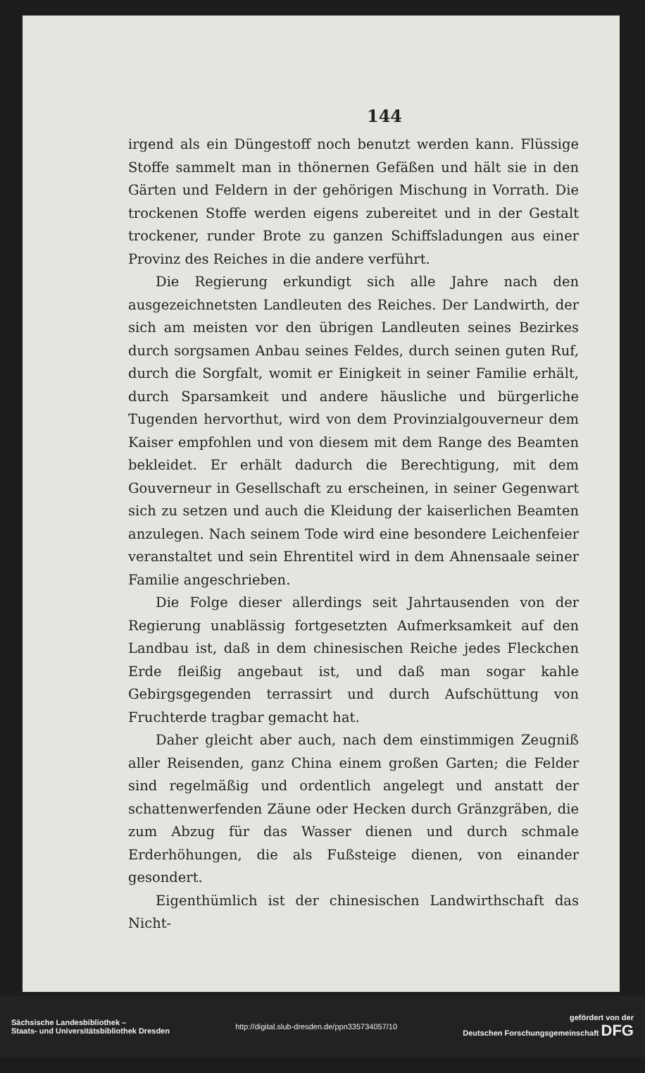144
irgend als ein Düngestoff noch benutzt werden kann. Flüssige Stoffe sammelt man in thönernen Gefäßen und hält sie in den Gärten und Feldern in der gehörigen Mischung in Vorrath. Die trockenen Stoffe werden eigens zubereitet und in der Gestalt trockener, runder Brote zu ganzen Schiffsladungen aus einer Provinz des Reiches in die andere verführt.
Die Regierung erkundigt sich alle Jahre nach den ausgezeichnetsten Landleuten des Reiches. Der Landwirth, der sich am meisten vor den übrigen Landleuten seines Bezirkes durch sorgsamen Anbau seines Feldes, durch seinen guten Ruf, durch die Sorgfalt, womit er Einigkeit in seiner Familie erhält, durch Sparsamkeit und andere häusliche und bürgerliche Tugenden hervorthut, wird von dem Provinzialgouverneur dem Kaiser empfohlen und von diesem mit dem Range des Beamten bekleidet. Er erhält dadurch die Berechtigung, mit dem Gouverneur in Gesellschaft zu erscheinen, in seiner Gegenwart sich zu setzen und auch die Kleidung der kaiserlichen Beamten anzulegen. Nach seinem Tode wird eine besondere Leichenfeier veranstaltet und sein Ehrentitel wird in dem Ahnensaale seiner Familie angeschrieben.
Die Folge dieser allerdings seit Jahrtausenden von der Regierung unablässig fortgesetzten Aufmerksamkeit auf den Landbau ist, daß in dem chinesischen Reiche jedes Fleckchen Erde fleißig angebaut ist, und daß man sogar kahle Gebirgsgegenden terrassirt und durch Aufschüttung von Fruchterde tragbar gemacht hat.
Daher gleicht aber auch, nach dem einstimmigen Zeugniß aller Reisenden, ganz China einem großen Garten; die Felder sind regelmäßig und ordentlich angelegt und anstatt der schattenwerfenden Zäune oder Hecken durch Gränzgräben, die zum Abzug für das Wasser dienen und durch schmale Erderhöhungen, die als Fußsteige dienen, von einander gesondert.
Eigenthümlich ist der chinesischen Landwirthschaft das Nicht-
Sächsische Landesbibliothek –
Staats- und Universitätsbibliothek Dresden
http://digital.slub-dresden.de/ppn335734057/10
gefördert von der
Deutschen Forschungsgemeinschaft DFG